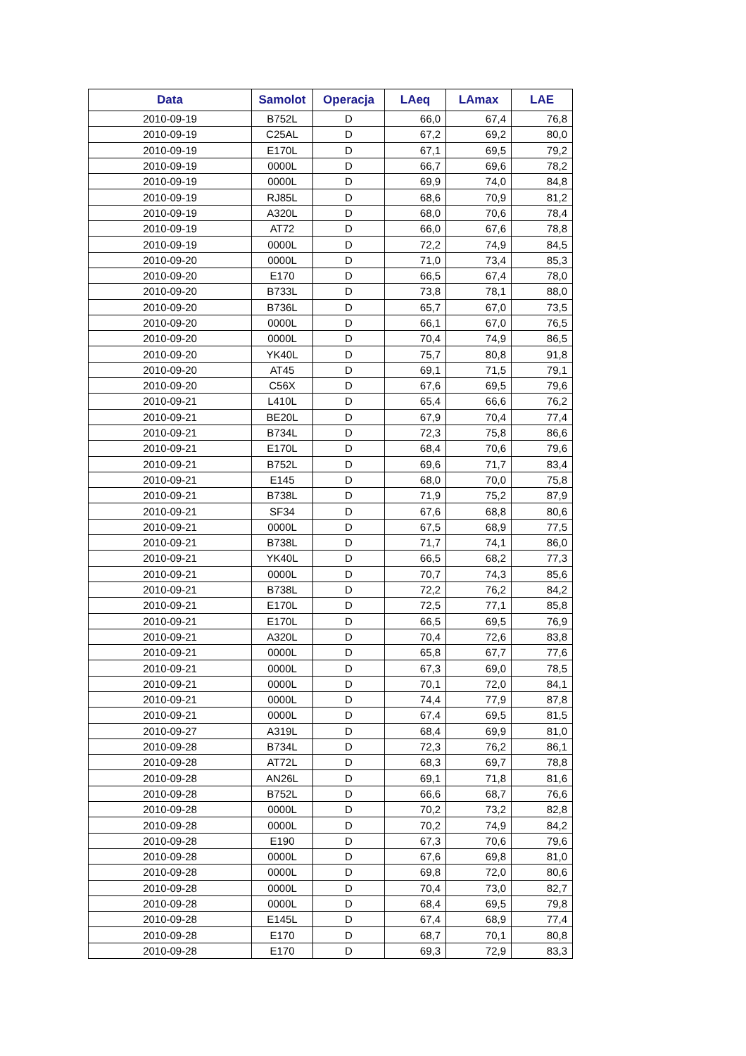| Data | Samolot | Operacja | LAeq | LAmax | LAE |
| --- | --- | --- | --- | --- | --- |
| 2010-09-19 | B752L | D | 66,0 | 67,4 | 76,8 |
| 2010-09-19 | C25AL | D | 67,2 | 69,2 | 80,0 |
| 2010-09-19 | E170L | D | 67,1 | 69,5 | 79,2 |
| 2010-09-19 | 0000L | D | 66,7 | 69,6 | 78,2 |
| 2010-09-19 | 0000L | D | 69,9 | 74,0 | 84,8 |
| 2010-09-19 | RJ85L | D | 68,6 | 70,9 | 81,2 |
| 2010-09-19 | A320L | D | 68,0 | 70,6 | 78,4 |
| 2010-09-19 | AT72 | D | 66,0 | 67,6 | 78,8 |
| 2010-09-19 | 0000L | D | 72,2 | 74,9 | 84,5 |
| 2010-09-20 | 0000L | D | 71,0 | 73,4 | 85,3 |
| 2010-09-20 | E170 | D | 66,5 | 67,4 | 78,0 |
| 2010-09-20 | B733L | D | 73,8 | 78,1 | 88,0 |
| 2010-09-20 | B736L | D | 65,7 | 67,0 | 73,5 |
| 2010-09-20 | 0000L | D | 66,1 | 67,0 | 76,5 |
| 2010-09-20 | 0000L | D | 70,4 | 74,9 | 86,5 |
| 2010-09-20 | YK40L | D | 75,7 | 80,8 | 91,8 |
| 2010-09-20 | AT45 | D | 69,1 | 71,5 | 79,1 |
| 2010-09-20 | C56X | D | 67,6 | 69,5 | 79,6 |
| 2010-09-21 | L410L | D | 65,4 | 66,6 | 76,2 |
| 2010-09-21 | BE20L | D | 67,9 | 70,4 | 77,4 |
| 2010-09-21 | B734L | D | 72,3 | 75,8 | 86,6 |
| 2010-09-21 | E170L | D | 68,4 | 70,6 | 79,6 |
| 2010-09-21 | B752L | D | 69,6 | 71,7 | 83,4 |
| 2010-09-21 | E145 | D | 68,0 | 70,0 | 75,8 |
| 2010-09-21 | B738L | D | 71,9 | 75,2 | 87,9 |
| 2010-09-21 | SF34 | D | 67,6 | 68,8 | 80,6 |
| 2010-09-21 | 0000L | D | 67,5 | 68,9 | 77,5 |
| 2010-09-21 | B738L | D | 71,7 | 74,1 | 86,0 |
| 2010-09-21 | YK40L | D | 66,5 | 68,2 | 77,3 |
| 2010-09-21 | 0000L | D | 70,7 | 74,3 | 85,6 |
| 2010-09-21 | B738L | D | 72,2 | 76,2 | 84,2 |
| 2010-09-21 | E170L | D | 72,5 | 77,1 | 85,8 |
| 2010-09-21 | E170L | D | 66,5 | 69,5 | 76,9 |
| 2010-09-21 | A320L | D | 70,4 | 72,6 | 83,8 |
| 2010-09-21 | 0000L | D | 65,8 | 67,7 | 77,6 |
| 2010-09-21 | 0000L | D | 67,3 | 69,0 | 78,5 |
| 2010-09-21 | 0000L | D | 70,1 | 72,0 | 84,1 |
| 2010-09-21 | 0000L | D | 74,4 | 77,9 | 87,8 |
| 2010-09-21 | 0000L | D | 67,4 | 69,5 | 81,5 |
| 2010-09-27 | A319L | D | 68,4 | 69,9 | 81,0 |
| 2010-09-28 | B734L | D | 72,3 | 76,2 | 86,1 |
| 2010-09-28 | AT72L | D | 68,3 | 69,7 | 78,8 |
| 2010-09-28 | AN26L | D | 69,1 | 71,8 | 81,6 |
| 2010-09-28 | B752L | D | 66,6 | 68,7 | 76,6 |
| 2010-09-28 | 0000L | D | 70,2 | 73,2 | 82,8 |
| 2010-09-28 | 0000L | D | 70,2 | 74,9 | 84,2 |
| 2010-09-28 | E190 | D | 67,3 | 70,6 | 79,6 |
| 2010-09-28 | 0000L | D | 67,6 | 69,8 | 81,0 |
| 2010-09-28 | 0000L | D | 69,8 | 72,0 | 80,6 |
| 2010-09-28 | 0000L | D | 70,4 | 73,0 | 82,7 |
| 2010-09-28 | 0000L | D | 68,4 | 69,5 | 79,8 |
| 2010-09-28 | E145L | D | 67,4 | 68,9 | 77,4 |
| 2010-09-28 | E170 | D | 68,7 | 70,1 | 80,8 |
| 2010-09-28 | E170 | D | 69,3 | 72,9 | 83,3 |